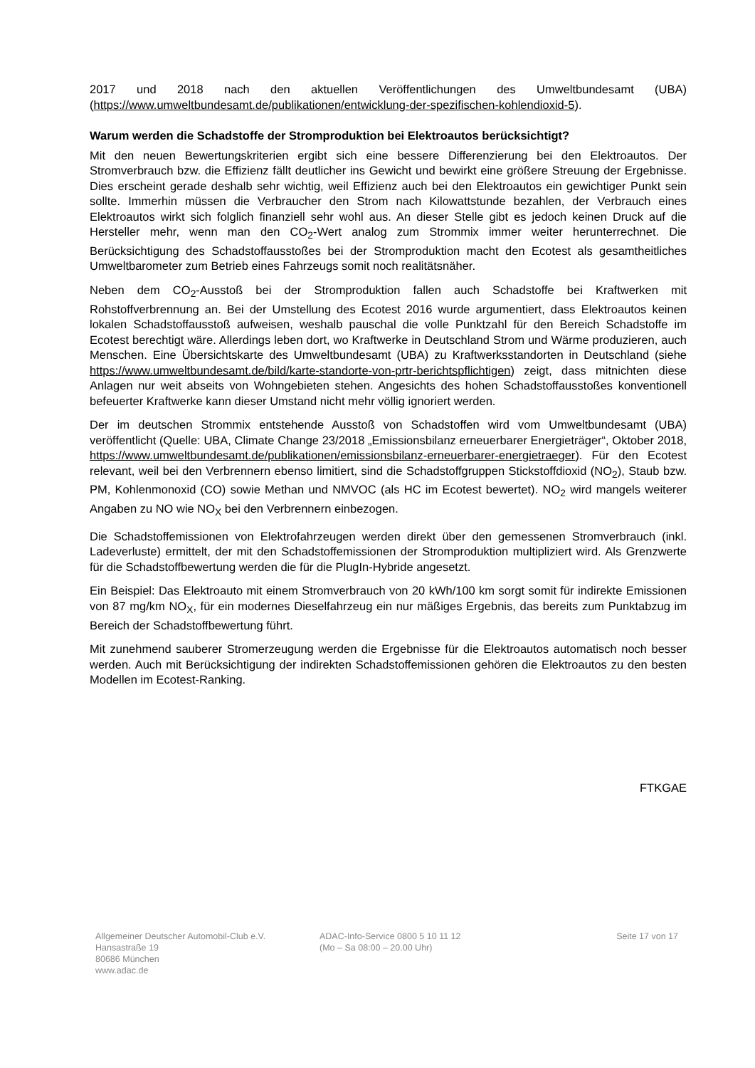2017 und 2018 nach den aktuellen Veröffentlichungen des Umweltbundesamt (UBA) (https://www.umweltbundesamt.de/publikationen/entwicklung-der-spezifischen-kohlendioxid-5).
Warum werden die Schadstoffe der Stromproduktion bei Elektroautos berücksichtigt?
Mit den neuen Bewertungskriterien ergibt sich eine bessere Differenzierung bei den Elektroautos. Der Stromverbrauch bzw. die Effizienz fällt deutlicher ins Gewicht und bewirkt eine größere Streuung der Ergebnisse. Dies erscheint gerade deshalb sehr wichtig, weil Effizienz auch bei den Elektroautos ein gewichtiger Punkt sein sollte. Immerhin müssen die Verbraucher den Strom nach Kilowattstunde bezahlen, der Verbrauch eines Elektroautos wirkt sich folglich finanziell sehr wohl aus. An dieser Stelle gibt es jedoch keinen Druck auf die Hersteller mehr, wenn man den CO<sub>2</sub>-Wert analog zum Strommix immer weiter herunterrechnet. Die Berücksichtigung des Schadstoffausstoßes bei der Stromproduktion macht den Ecotest als gesamtheitliches Umweltbarometer zum Betrieb eines Fahrzeugs somit noch realitätsnäher.
Neben dem CO<sub>2</sub>-Ausstoß bei der Stromproduktion fallen auch Schadstoffe bei Kraftwerken mit Rohstoffverbrennung an. Bei der Umstellung des Ecotest 2016 wurde argumentiert, dass Elektroautos keinen lokalen Schadstoffausstoß aufweisen, weshalb pauschal die volle Punktzahl für den Bereich Schadstoffe im Ecotest berechtigt wäre. Allerdings leben dort, wo Kraftwerke in Deutschland Strom und Wärme produzieren, auch Menschen. Eine Übersichtskarte des Umweltbundesamt (UBA) zu Kraftwerksstandorten in Deutschland (siehe https://www.umweltbundesamt.de/bild/karte-standorte-von-prtr-berichtspflichtigen) zeigt, dass mitnichten diese Anlagen nur weit abseits von Wohngebieten stehen. Angesichts des hohen Schadstoffausstoßes konventionell befeuerter Kraftwerke kann dieser Umstand nicht mehr völlig ignoriert werden.
Der im deutschen Strommix entstehende Ausstoß von Schadstoffen wird vom Umweltbundesamt (UBA) veröffentlicht (Quelle: UBA, Climate Change 23/2018 „Emissionsbilanz erneuerbarer Energieträger“, Oktober 2018, https://www.umweltbundesamt.de/publikationen/emissionsbilanz-erneuerbarer-energietraeger). Für den Ecotest relevant, weil bei den Verbrennern ebenso limitiert, sind die Schadstoffgruppen Stickstoffdioxid (NO<sub>2</sub>), Staub bzw. PM, Kohlenmonoxid (CO) sowie Methan und NMVOC (als HC im Ecotest bewertet). NO<sub>2</sub> wird mangels weiterer Angaben zu NO wie NO<sub>X</sub> bei den Verbrennern einbezogen.
Die Schadstoffemissionen von Elektrofahrzeugen werden direkt über den gemessenen Stromverbrauch (inkl. Ladeverluste) ermittelt, der mit den Schadstoffemissionen der Stromproduktion multipliziert wird. Als Grenzwerte für die Schadstoffbewertung werden die für die PlugIn-Hybride angesetzt.
Ein Beispiel: Das Elektroauto mit einem Stromverbrauch von 20 kWh/100 km sorgt somit für indirekte Emissionen von 87 mg/km NO<sub>X</sub>, für ein modernes Dieselfahrzeug ein nur mäßiges Ergebnis, das bereits zum Punktabzug im Bereich der Schadstoffbewertung führt.
Mit zunehmend sauberer Stromerzeugung werden die Ergebnisse für die Elektroautos automatisch noch besser werden. Auch mit Berücksichtigung der indirekten Schadstoffemissionen gehören die Elektroautos zu den besten Modellen im Ecotest-Ranking.
FTKGAE
Allgemeiner Deutscher Automobil-Club e.V.
Hansastraße 19
80686 München
www.adac.de
ADAC-Info-Service 0800 5 10 11 12
(Mo – Sa 08:00 – 20.00 Uhr)
Seite 17 von 17